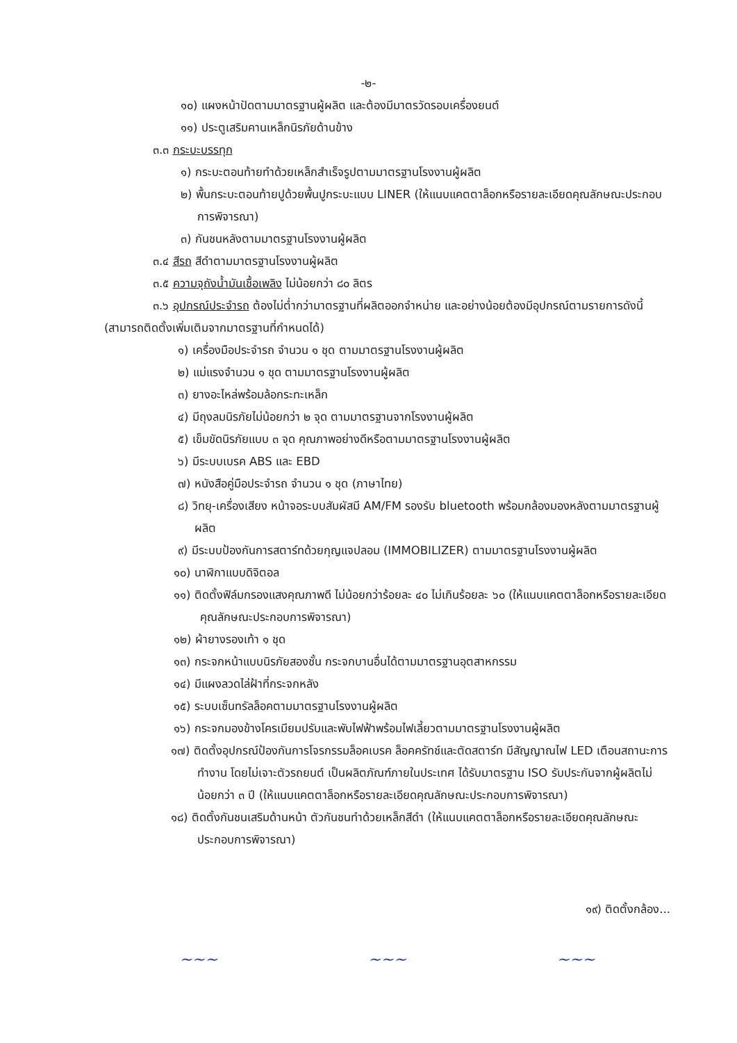-๒-
๑๐) แผงหน้าปัดตามมาตรฐานผู้ผลิต และต้องมีมาตรวัดรอบเครื่องยนต์
๑๑) ประตูเสริมคานเหล็กนิรภัยด้านข้าง
๓.๓ กระบะบรรทุก
๑) กระบะตอนท้ายทำด้วยเหล็กสำเร็จรูปตามมาตรฐานโรงงานผู้ผลิต
๒) พื้นกระบะตอนท้ายปูด้วยพื้นปูกระบะแบบ LINER (ให้แนบแคตตาล็อกหรือรายละเอียดคุณลักษณะประกอบการพิจารณา)
๓) กันชนหลังตามมาตรฐานโรงงานผู้ผลิต
๓.๔ สีรถ สีดำตามมาตรฐานโรงงานผู้ผลิต
๓.๕ ความจุถังน้ำมันเชื้อเพลิง ไม่น้อยกว่า ๘๐ ลิตร
๓.๖ อุปกรณ์ประจำรถ ต้องไม่ต่ำกว่ามาตรฐานที่ผลิตออกจำหน่าย และอย่างน้อยต้องมีอุปกรณ์ตามรายการดังนี้ (สามารถติดตั้งเพิ่มเติมจากมาตรฐานที่กำหนดได้)
๑) เครื่องมือประจำรถ จำนวน ๑ ชุด ตามมาตรฐานโรงงานผู้ผลิต
๒) แม่แรงจำนวน ๑ ชุด ตามมาตรฐานโรงงานผู้ผลิต
๓) ยางอะไหล่พร้อมล้อกระทะเหล็ก
๔) มีถุงลมนิรภัยไม่น้อยกว่า ๒ จุด ตามมาตรฐานจากโรงงานผู้ผลิต
๕) เข็มขัดนิรภัยแบบ ๓ จุด คุณภาพอย่างดีหรือตามมาตรฐานโรงงานผู้ผลิต
๖) มีระบบเบรค ABS และ EBD
๗) หนังสือคู่มือประจำรถ จำนวน ๑ ชุด (ภาษาไทย)
๘) วิทยุ-เครื่องเสียง หน้าจอระบบสัมผัสมี AM/FM รองรับ bluetooth พร้อมกล้องมองหลังตามมาตรฐานผู้ผลิต
๙) มีระบบป้องกันการสตาร์ทด้วยกุญแจปลอม (IMMOBILIZER) ตามมาตรฐานโรงงานผู้ผลิต
๑๐) นาฬิกาแบบดิจิตอล
๑๑) ติดตั้งฟิล์มกรองแสงคุณภาพดี ไม่น้อยกว่าร้อยละ ๔๐ ไม่เกินร้อยละ ๖๐ (ให้แนบแคตตาล็อกหรือรายละเอียดคุณลักษณะประกอบการพิจารณา)
๑๒) ผ้ายางรองเท้า ๑ ชุด
๑๓) กระจกหน้าแบบนิรภัยสองชั้น กระจกบานอื่นได้ตามมาตรฐานอุตสาหกรรม
๑๔) มีแผงลวดไล่ฝ้าที่กระจกหลัง
๑๕) ระบบเซ็นทรัลล็อคตามมาตรฐานโรงงานผู้ผลิต
๑๖) กระจกมองข้างโครเมียมปรับและพับไฟฟ้าพร้อมไฟเลี้ยวตามมาตรฐานโรงงานผู้ผลิต
๑๗) ติดตั้งอุปกรณ์ป้องกันการโจรกรรมล็อคเบรค ล็อคครัทช์และตัดสตาร์ท มีสัญญาณไฟ LED เตือนสถานะการทำงาน โดยไม่เจาะตัวรถยนต์ เป็นผลิตภัณฑ์ภายในประเทศ ได้รับมาตรฐาน ISO รับประกันจากผู้ผลิตไม่น้อยกว่า ๓ ปี (ให้แนบแคตตาล็อกหรือรายละเอียดคุณลักษณะประกอบการพิจารณา)
๑๘) ติดตั้งกันชนเสริมด้านหน้า ตัวกันชนทำด้วยเหล็กสีดำ (ให้แนบแคตตาล็อกหรือรายละเอียดคุณลักษณะประกอบการพิจารณา)
๑๙) ติดตั้งกล้อง...
~~~ ~~~ ~~~